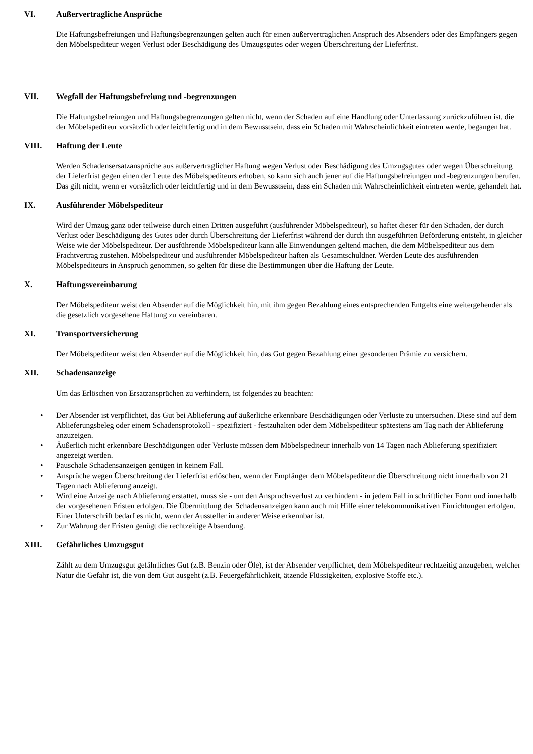VI. Außervertragliche Ansprüche
Die Haftungsbefreiungen und Haftungsbegrenzungen gelten auch für einen außervertraglichen Anspruch des Absenders oder des Empfängers gegen den Möbelspediteur wegen Verlust oder Beschädigung des Umzugsgutes oder wegen Überschreitung der Lieferfrist.
VII. Wegfall der Haftungsbefreiung und -begrenzungen
Die Haftungsbefreiungen und Haftungsbegrenzungen gelten nicht, wenn der Schaden auf eine Handlung oder Unterlassung zurückzuführen ist, die der Möbelspediteur vorsätzlich oder leichtfertig und in dem Bewusstsein, dass ein Schaden mit Wahrscheinlichkeit eintreten werde, begangen hat.
VIII. Haftung der Leute
Werden Schadensersatzansprüche aus außervertraglicher Haftung wegen Verlust oder Beschädigung des Umzugsgutes oder wegen Überschreitung der Lieferfrist gegen einen der Leute des Möbelspediteurs erhoben, so kann sich auch jener auf die Haftungsbefreiungen und -begrenzungen berufen. Das gilt nicht, wenn er vorsätzlich oder leichtfertig und in dem Bewusstsein, dass ein Schaden mit Wahrscheinlichkeit eintreten werde, gehandelt hat.
IX. Ausführender Möbelspediteur
Wird der Umzug ganz oder teilweise durch einen Dritten ausgeführt (ausführender Möbelspediteur), so haftet dieser für den Schaden, der durch Verlust oder Beschädigung des Gutes oder durch Überschreitung der Lieferfrist während der durch ihn ausgeführten Beförderung entsteht, in gleicher Weise wie der Möbelspediteur. Der ausführende Möbelspediteur kann alle Einwendungen geltend machen, die dem Möbelspediteur aus dem Frachtvertrag zustehen. Möbelspediteur und ausführender Möbelspediteur haften als Gesamtschuldner. Werden Leute des ausführenden Möbelspediteurs in Anspruch genommen, so gelten für diese die Bestimmungen über die Haftung der Leute.
X. Haftungsvereinbarung
Der Möbelspediteur weist den Absender auf die Möglichkeit hin, mit ihm gegen Bezahlung eines entsprechenden Entgelts eine weitergehender als die gesetzlich vorgesehene Haftung zu vereinbaren.
XI. Transportversicherung
Der Möbelspediteur weist den Absender auf die Möglichkeit hin, das Gut gegen Bezahlung einer gesonderten Prämie zu versichern.
XII. Schadensanzeige
Um das Erlöschen von Ersatzansprüchen zu verhindern, ist folgendes zu beachten:
• Der Absender ist verpflichtet, das Gut bei Ablieferung auf äußerliche erkennbare Beschädigungen oder Verluste zu untersuchen. Diese sind auf dem Ablieferungsbeleg oder einem Schadensprotokoll - spezifiziert - festzuhalten oder dem Möbelspediteur spätestens am Tag nach der Ablieferung anzuzeigen.
• Äußerlich nicht erkennbare Beschädigungen oder Verluste müssen dem Möbelspediteur innerhalb von 14 Tagen nach Ablieferung spezifiziert angezeigt werden.
• Pauschale Schadensanzeigen genügen in keinem Fall.
• Ansprüche wegen Überschreitung der Lieferfrist erlöschen, wenn der Empfänger dem Möbelspediteur die Überschreitung nicht innerhalb von 21 Tagen nach Ablieferung anzeigt.
• Wird eine Anzeige nach Ablieferung erstattet, muss sie - um den Anspruchsverlust zu verhindern - in jedem Fall in schriftlicher Form und innerhalb der vorgesehenen Fristen erfolgen. Die Übermittlung der Schadensanzeigen kann auch mit Hilfe einer telekommunikativen Einrichtungen erfolgen. Einer Unterschrift bedarf es nicht, wenn der Aussteller in anderer Weise erkennbar ist.
• Zur Wahrung der Fristen genügt die rechtzeitige Absendung.
XIII. Gefährliches Umzugsgut
Zählt zu dem Umzugsgut gefährliches Gut (z.B. Benzin oder Öle), ist der Absender verpflichtet, dem Möbelspediteur rechtzeitig anzugeben, welcher Natur die Gefahr ist, die von dem Gut ausgeht (z.B. Feuergefährlichkeit, ätzende Flüssigkeiten, explosive Stoffe etc.).